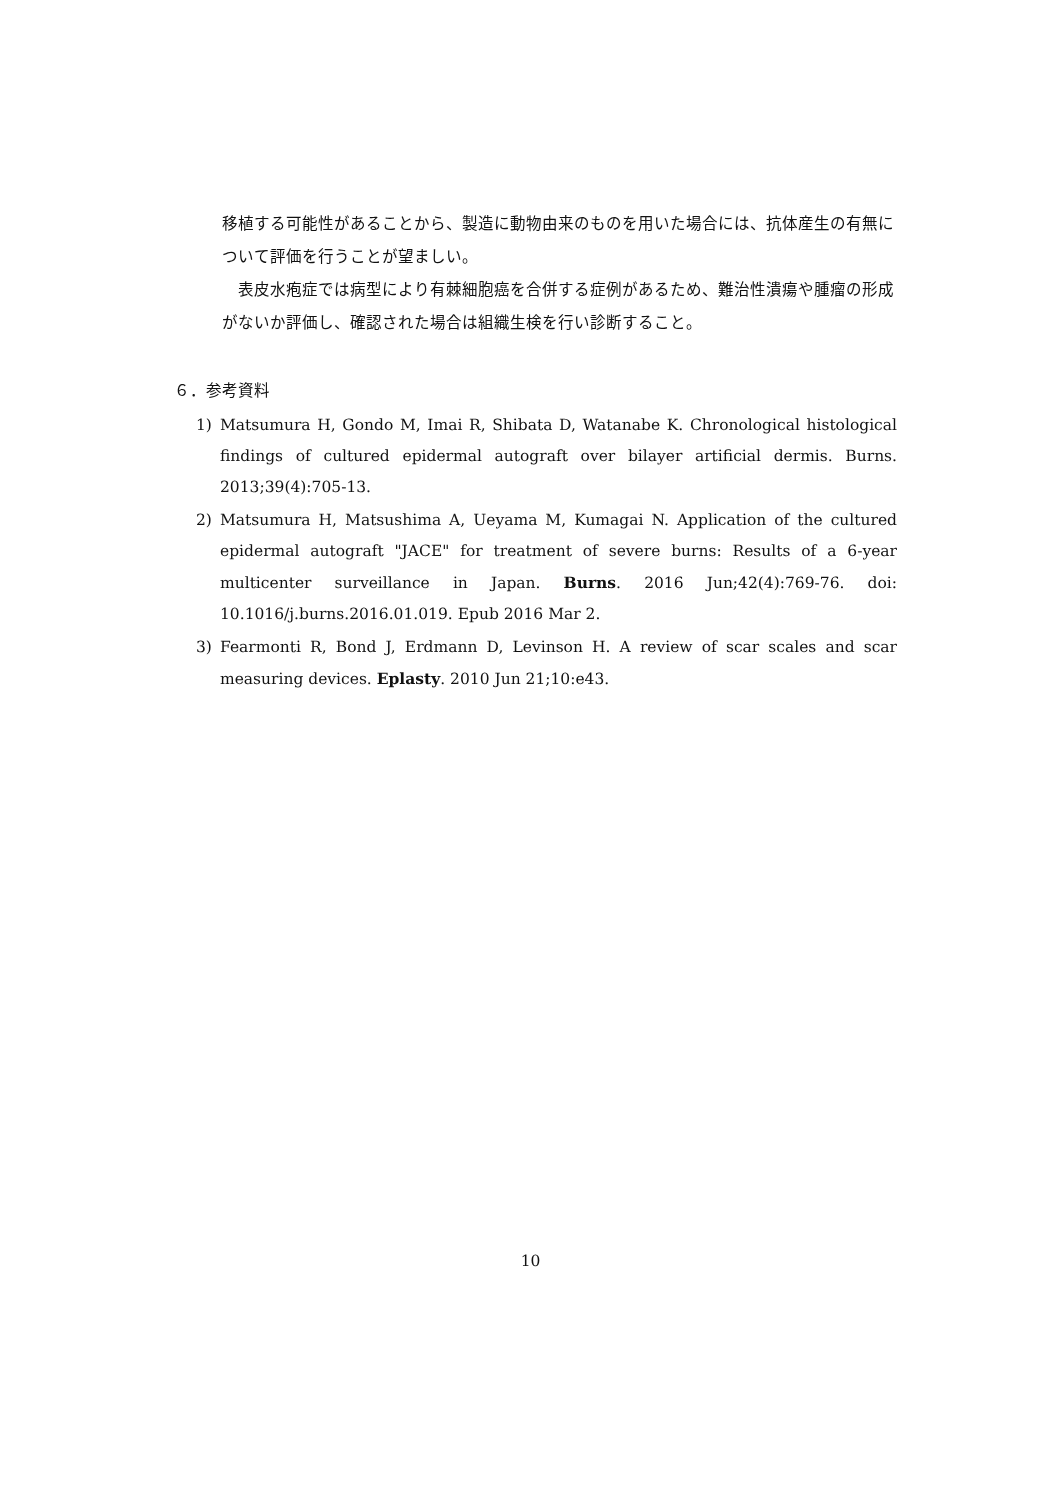移植する可能性があることから、製造に動物由来のものを用いた場合には、抗体産生の有無について評価を行うことが望ましい。
表皮水疱症では病型により有棘細胞癌を合併する症例があるため、難治性潰瘍や腫瘤の形成がないか評価し、確認された場合は組織生検を行い診断すること。
６．参考資料
1) Matsumura H, Gondo M, Imai R, Shibata D, Watanabe K. Chronological histological findings of cultured epidermal autograft over bilayer artificial dermis. Burns. 2013;39(4):705-13.
2) Matsumura H, Matsushima A, Ueyama M, Kumagai N. Application of the cultured epidermal autograft "JACE" for treatment of severe burns: Results of a 6-year multicenter surveillance in Japan. Burns. 2016 Jun;42(4):769-76. doi: 10.1016/j.burns.2016.01.019. Epub 2016 Mar 2.
3) Fearmonti R, Bond J, Erdmann D, Levinson H. A review of scar scales and scar measuring devices. Eplasty. 2010 Jun 21;10:e43.
10